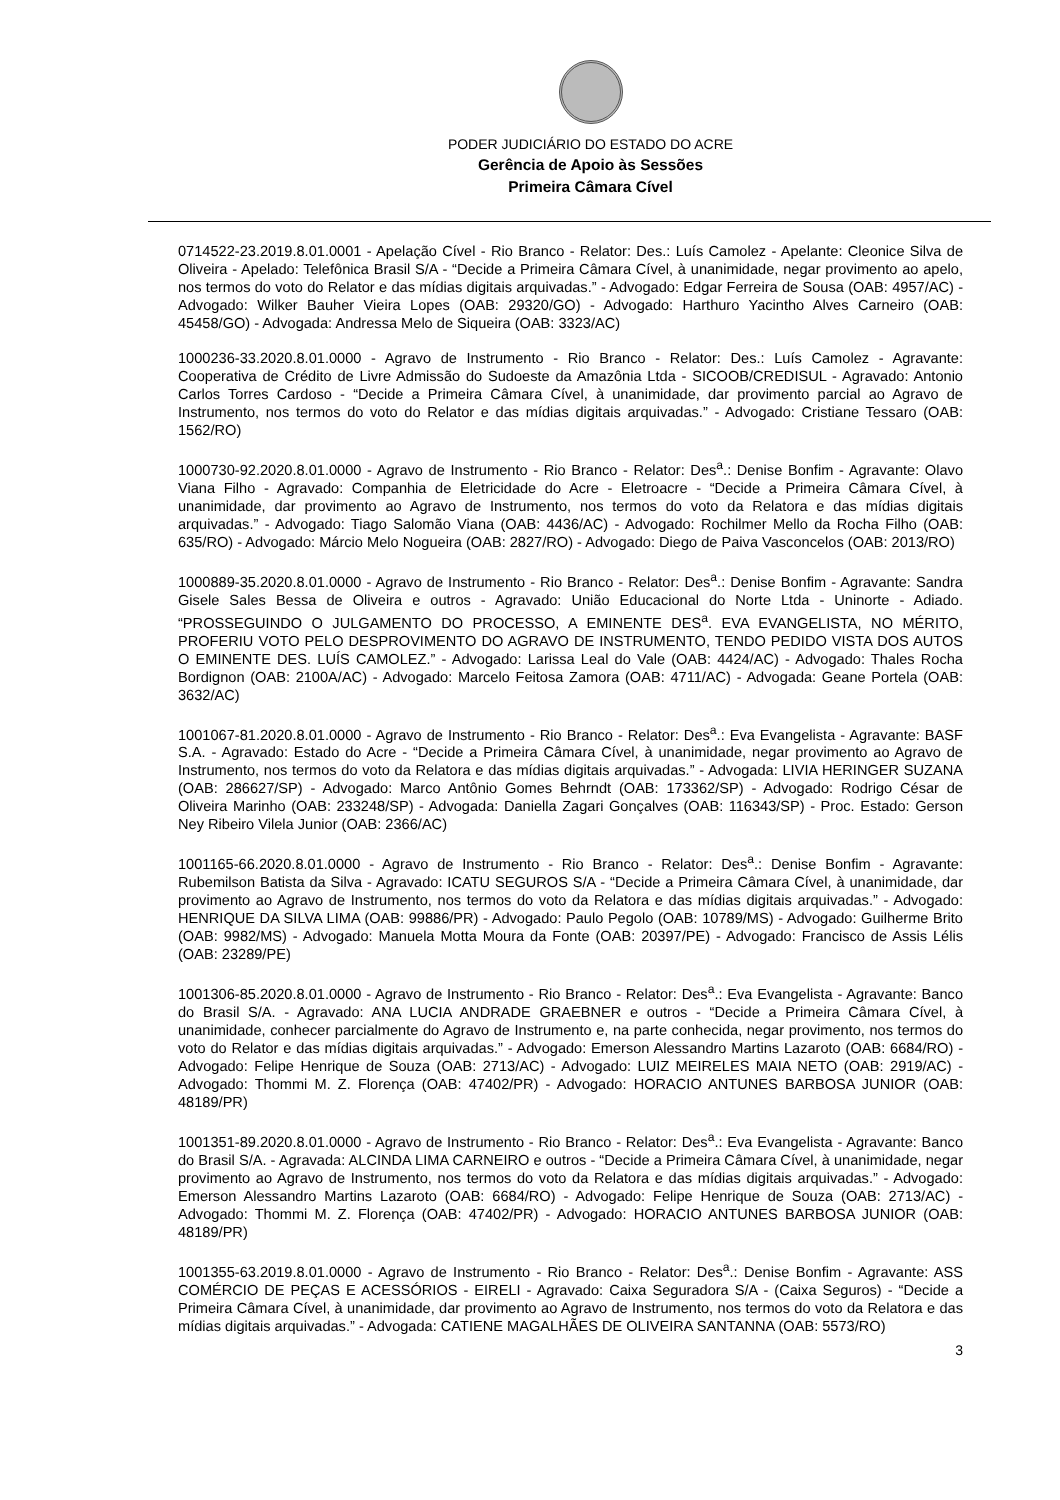PODER JUDICIÁRIO DO ESTADO DO ACRE
Gerência de Apoio às Sessões
Primeira Câmara Cível
0714522-23.2019.8.01.0001 - Apelação Cível - Rio Branco - Relator: Des.: Luís Camolez - Apelante: Cleonice Silva de Oliveira - Apelado: Telefônica Brasil S/A - “Decide a Primeira Câmara Cível, à unanimidade, negar provimento ao apelo, nos termos do voto do Relator e das mídias digitais arquivadas.” - Advogado: Edgar Ferreira de Sousa (OAB: 4957/AC) - Advogado: Wilker Bauher Vieira Lopes (OAB: 29320/GO) - Advogado: Harthuro Yacintho Alves Carneiro (OAB: 45458/GO) - Advogada: Andressa Melo de Siqueira (OAB: 3323/AC)
1000236-33.2020.8.01.0000 - Agravo de Instrumento - Rio Branco - Relator: Des.: Luís Camolez - Agravante: Cooperativa de Crédito de Livre Admissão do Sudoeste da Amazônia Ltda - SICOOB/CREDISUL - Agravado: Antonio Carlos Torres Cardoso - “Decide a Primeira Câmara Cível, à unanimidade, dar provimento parcial ao Agravo de Instrumento, nos termos do voto do Relator e das mídias digitais arquivadas.” - Advogado: Cristiane Tessaro (OAB: 1562/RO)
1000730-92.2020.8.01.0000 - Agravo de Instrumento - Rio Branco - Relator: Des<sup>a</sup>.: Denise Bonfim - Agravante: Olavo Viana Filho - Agravado: Companhia de Eletricidade do Acre - Eletroacre - “Decide a Primeira Câmara Cível, à unanimidade, dar provimento ao Agravo de Instrumento, nos termos do voto da Relatora e das mídias digitais arquivadas.” - Advogado: Tiago Salomão Viana (OAB: 4436/AC) - Advogado: Rochilmer Mello da Rocha Filho (OAB: 635/RO) - Advogado: Márcio Melo Nogueira (OAB: 2827/RO) - Advogado: Diego de Paiva Vasconcelos (OAB: 2013/RO)
1000889-35.2020.8.01.0000 - Agravo de Instrumento - Rio Branco - Relator: Des<sup>a</sup>.: Denise Bonfim - Agravante: Sandra Gisele Sales Bessa de Oliveira e outros - Agravado: União Educacional do Norte Ltda - Uninorte - Adiado. “PROSSEGUINDO O JULGAMENTO DO PROCESSO, A EMINENTE DES<sup>a</sup>. EVA EVANGELISTA, NO MÉRITO, PROFERIU VOTO PELO DESPROVIMENTO DO AGRAVO DE INSTRUMENTO, TENDO PEDIDO VISTA DOS AUTOS O EMINENTE DES. LUÍS CAMOLEZ.” - Advogado: Larissa Leal do Vale (OAB: 4424/AC) - Advogado: Thales Rocha Bordignon (OAB: 2100A/AC) - Advogado: Marcelo Feitosa Zamora (OAB: 4711/AC) - Advogada: Geane Portela (OAB: 3632/AC)
1001067-81.2020.8.01.0000 - Agravo de Instrumento - Rio Branco - Relator: Des<sup>a</sup>.: Eva Evangelista - Agravante: BASF S.A. - Agravado: Estado do Acre - “Decide a Primeira Câmara Cível, à unanimidade, negar provimento ao Agravo de Instrumento, nos termos do voto da Relatora e das mídias digitais arquivadas.” - Advogada: LIVIA HERINGER SUZANA (OAB: 286627/SP) - Advogado: Marco Antônio Gomes Behrndt (OAB: 173362/SP) - Advogado: Rodrigo César de Oliveira Marinho (OAB: 233248/SP) - Advogada: Daniella Zagari Gonçalves (OAB: 116343/SP) - Proc. Estado: Gerson Ney Ribeiro Vilela Junior (OAB: 2366/AC)
1001165-66.2020.8.01.0000 - Agravo de Instrumento - Rio Branco - Relator: Des<sup>a</sup>.: Denise Bonfim - Agravante: Rubemilson Batista da Silva - Agravado: ICATU SEGUROS S/A - “Decide a Primeira Câmara Cível, à unanimidade, dar provimento ao Agravo de Instrumento, nos termos do voto da Relatora e das mídias digitais arquivadas.” - Advogado: HENRIQUE DA SILVA LIMA (OAB: 99886/PR) - Advogado: Paulo Pegolo (OAB: 10789/MS) - Advogado: Guilherme Brito (OAB: 9982/MS) - Advogado: Manuela Motta Moura da Fonte (OAB: 20397/PE) - Advogado: Francisco de Assis Lélis (OAB: 23289/PE)
1001306-85.2020.8.01.0000 - Agravo de Instrumento - Rio Branco - Relator: Des<sup>a</sup>.: Eva Evangelista - Agravante: Banco do Brasil S/A. - Agravado: ANA LUCIA ANDRADE GRAEBNER e outros - “Decide a Primeira Câmara Cível, à unanimidade, conhecer parcialmente do Agravo de Instrumento e, na parte conhecida, negar provimento, nos termos do voto do Relator e das mídias digitais arquivadas.” - Advogado: Emerson Alessandro Martins Lazaroto (OAB: 6684/RO) - Advogado: Felipe Henrique de Souza (OAB: 2713/AC) - Advogado: LUIZ MEIRELES MAIA NETO (OAB: 2919/AC) - Advogado: Thommi M. Z. Florença (OAB: 47402/PR) - Advogado: HORACIO ANTUNES BARBOSA JUNIOR (OAB: 48189/PR)
1001351-89.2020.8.01.0000 - Agravo de Instrumento - Rio Branco - Relator: Des<sup>a</sup>.: Eva Evangelista - Agravante: Banco do Brasil S/A. - Agravada: ALCINDA LIMA CARNEIRO e outros - “Decide a Primeira Câmara Cível, à unanimidade, negar provimento ao Agravo de Instrumento, nos termos do voto da Relatora e das mídias digitais arquivadas.” - Advogado: Emerson Alessandro Martins Lazaroto (OAB: 6684/RO) - Advogado: Felipe Henrique de Souza (OAB: 2713/AC) - Advogado: Thommi M. Z. Florença (OAB: 47402/PR) - Advogado: HORACIO ANTUNES BARBOSA JUNIOR (OAB: 48189/PR)
1001355-63.2019.8.01.0000 - Agravo de Instrumento - Rio Branco - Relator: Des<sup>a</sup>.: Denise Bonfim - Agravante: ASS COMÉRCIO DE PEÇAS E ACESSÓRIOS - EIRELI - Agravado: Caixa Seguradora S/A - (Caixa Seguros) - “Decide a Primeira Câmara Cível, à unanimidade, dar provimento ao Agravo de Instrumento, nos termos do voto da Relatora e das mídias digitais arquivadas.” - Advogada: CATIENE MAGALHÃES DE OLIVEIRA SANTANNA (OAB: 5573/RO)
3